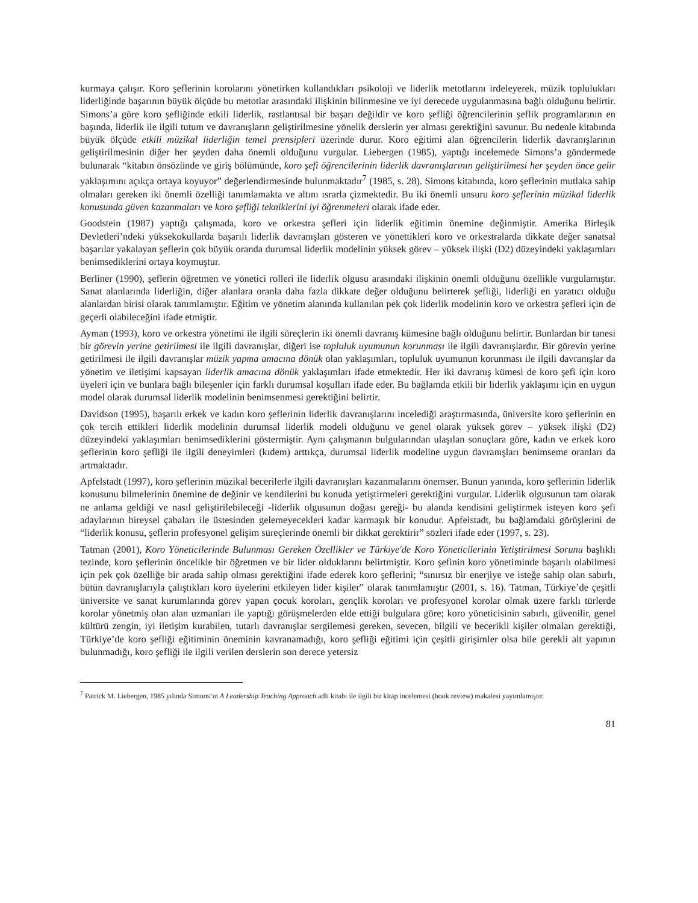kurmaya çalışır. Koro şeflerinin korolarını yönetirken kullandıkları psikoloji ve liderlik metotlarını irdeleyerek, müzik toplulukları liderliğinde başarının büyük ölçüde bu metotlar arasındaki ilişkinin bilinmesine ve iyi derecede uygulanmasına bağlı olduğunu belirtir. Simons’a göre koro şefliğinde etkili liderlik, rastlantısal bir başarı değildir ve koro şefliği öğrencilerinin şeflik programlarının en başında, liderlik ile ilgili tutum ve davranışların geliştirilmesine yönelik derslerin yer alması gerektiğini savunur. Bu nedenle kitabında büyük ölçüde etkili müzikal liderliğin temel prensipleri üzerinde durur. Koro eğitimi alan öğrencilerin liderlik davranışlarının geliştirilmesinin diğer her şeyden daha önemli olduğunu vurgular. Liebergen (1985), yaptığı incelemede Simons’a göndermede bulunarak “kitabın önsözünde ve giriş bölümünde, koro şefi öğrencilerinin liderlik davranışlarının geliştirilmesi her şeyden önce gelir yaklaşımını açıkça ortaya koyuyor” değerlendirmesinde bulunmaktadır<sup>7</sup> (1985, s. 28). Simons kitabında, koro şeflerinin mutlaka sahip olmaları gereken iki önemli özelliği tanımlamakta ve altını ısrarla çizmektedir. Bu iki önemli unsuru koro şeflerinin müzikal liderlik konusunda güven kazanmaları ve koro şefliği tekniklerini iyi öğrenmeleri olarak ifade eder.
Goodstein (1987) yaptığı çalışmada, koro ve orkestra şefleri için liderlik eğitimin önemine değinmiştir. Amerika Birleşik Devletleri’ndeki yüksekokullarda başarılı liderlik davranışları gösteren ve yönettikleri koro ve orkestralarda dikkate değer sanatsal başarılar yakalayan şeflerin çok büyük oranda durumsal liderlik modelinin yüksek görev – yüksek ilişki (D2) düzeyindeki yaklaşımları benimsediklerini ortaya koymuştur.
Berliner (1990), şeflerin öğretmen ve yönetici rolleri ile liderlik olgusu arasındaki ilişkinin önemli olduğunu özellikle vurgulamıştır. Sanat alanlarında liderliğin, diğer alanlara oranla daha fazla dikkate değer olduğunu belirterek şefliği, liderliği en yaratıcı olduğu alanlardan birisi olarak tanımlamıştır. Eğitim ve yönetim alanında kullanılan pek çok liderlik modelinin koro ve orkestra şefleri için de geçerli olabileceğini ifade etmiştir.
Ayman (1993), koro ve orkestra yönetimi ile ilgili süreçlerin iki önemli davranış kümesine bağlı olduğunu belirtir. Bunlardan bir tanesi bir görevin yerine getirilmesi ile ilgili davranışlar, diğeri ise topluluk uyumunun korunması ile ilgili davranışlardır. Bir görevin yerine getirilmesi ile ilgili davranışlar müzik yapma amacına dönük olan yaklaşımları, topluluk uyumunun korunması ile ilgili davranışlar da yönetim ve iletişimi kapsayan liderlik amacına dönük yaklaşımları ifade etmektedir. Her iki davranış kümesi de koro şefi için koro üyeleri için ve bunlara bağlı bileşenler için farklı durumsal koşulları ifade eder. Bu bağlamda etkili bir liderlik yaklaşımı için en uygun model olarak durumsal liderlik modelinin benimsenmesi gerektiğini belirtir.
Davidson (1995), başarılı erkek ve kadın koro şeflerinin liderlik davranışlarını incelediği araştırmasında, üniversite koro şeflerinin en çok tercih ettikleri liderlik modelinin durumsal liderlik modeli olduğunu ve genel olarak yüksek görev – yüksek ilişki (D2) düzeyindeki yaklaşımları benimsediklerini göstermiştir. Aynı çalışmanın bulgularından ulaşılan sonuçlara göre, kadın ve erkek koro şeflerinin koro şefliği ile ilgili deneyimleri (kıdem) arttıkça, durumsal liderlik modeline uygun davranışları benimseme oranları da artmaktadır.
Apfelstadt (1997), koro şeflerinin müzikal becerilerle ilgili davranışları kazanmalarını önemser. Bunun yanında, koro şeflerinin liderlik konusunu bilmelerinin önemine de değinir ve kendilerini bu konuda yetiştirmeleri gerektiğini vurgular. Liderlik olgusunun tam olarak ne anlama geldiği ve nasıl geliştirilebileceği -liderlik olgusunun doğası gereği- bu alanda kendisini geliştirmek isteyen koro şefi adaylarının bireysel çabaları ile üstesinden gelemeyecekleri kadar karmaşık bir konudur. Apfelstadt, bu bağlamdaki görüşlerini de “liderlik konusu, şeflerin profesyonel gelişim süreçlerinde önemli bir dikkat gerektirir” sözleri ifade eder (1997, s. 23).
Tatman (2001), Koro Yöneticilerinde Bulunması Gereken Özellikler ve Türkiye'de Koro Yöneticilerinin Yetiştirilmesi Sorunu başlıklı tezinde, koro şeflerinin öncelikle bir öğretmen ve bir lider olduklarını belirtmiştir. Koro şefinin koro yönetiminde başarılı olabilmesi için pek çok özelliğe bir arada sahip olması gerektiğini ifade ederek koro şeflerini; “sınırsız bir enerjiye ve isteğe sahip olan sabırlı, bütün davranışlarıyla çalıştıkları koro üyelerini etkileyen lider kişiler” olarak tanımlamıştır (2001, s. 16). Tatman, Türkiye’de çeşitli üniversite ve sanat kurumlarında görev yapan çocuk koroları, gençlik koroları ve profesyonel korolar olmak üzere farklı türlerde korolar yönetmiş olan alan uzmanları ile yaptığı görüşmelerden elde ettiği bulgulara göre; koro yöneticisinin sabırlı, güvenilir, genel kültürü zengin, iyi iletişim kurabilen, tutarlı davranışlar sergilemesi gereken, sevecen, bilgili ve becerikli kişiler olmaları gerektiği, Türkiye’de koro şefliği eğitiminin öneminin kavranamadığı, koro şefliği eğitimi için çeşitli girişimler olsa bile gerekli alt yapının bulunmadığı, koro şefliği ile ilgili verilen derslerin son derece yetersiz
<sup>7</sup> Patrick M. Liebergen, 1985 yılında Simons’ın A Leadership Teaching Approach adlı kitabı ile ilgili bir kitap incelemesi (book review) makalesi yayımlamıştır.
81